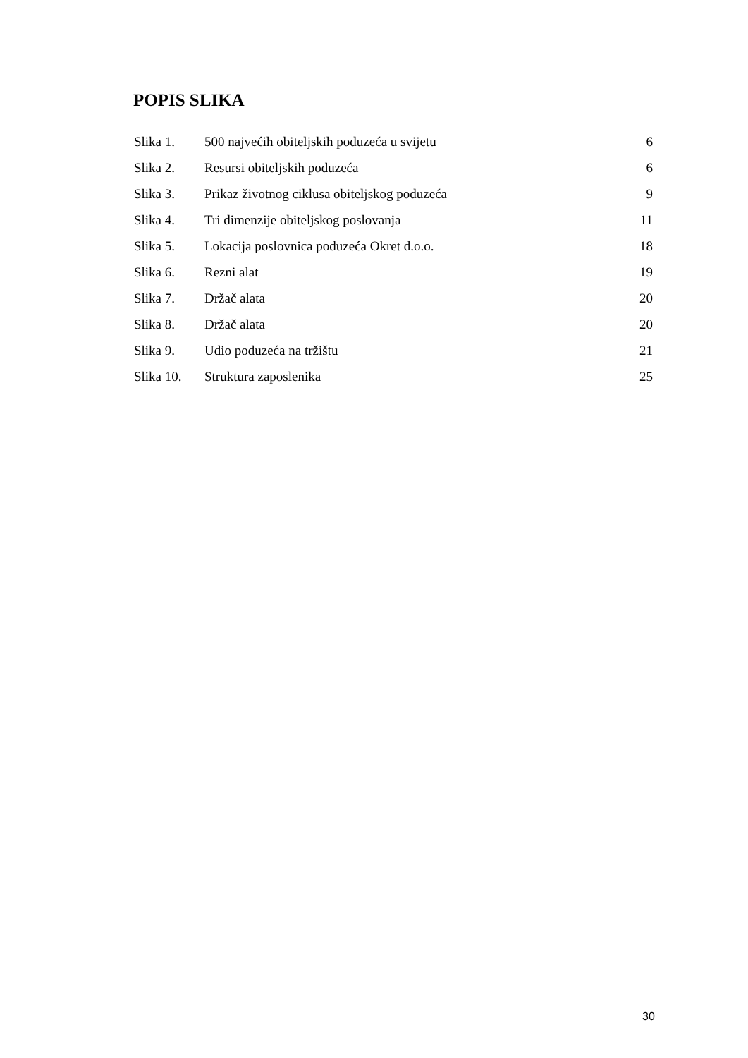POPIS SLIKA
| Slika 1. | 500 najvećih obiteljskih poduzeća u svijetu | 6 |
| Slika 2. | Resursi obiteljskih poduzeća | 6 |
| Slika 3. | Prikaz životnog ciklusa obiteljskog poduzeća | 9 |
| Slika 4. | Tri dimenzije obiteljskog poslovanja | 11 |
| Slika 5. | Lokacija poslovnica poduzeća Okret d.o.o. | 18 |
| Slika 6. | Rezni alat | 19 |
| Slika 7. | Držač alata | 20 |
| Slika 8. | Držač alata | 20 |
| Slika 9. | Udio poduzeća na tržištu | 21 |
| Slika 10. | Struktura zaposlenika | 25 |
30